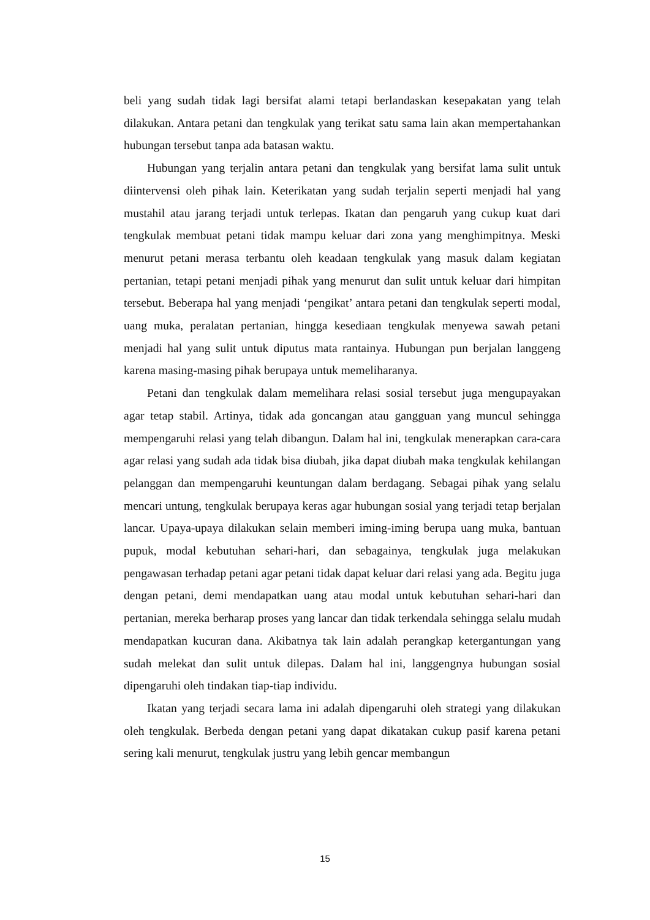beli yang sudah tidak lagi bersifat alami tetapi berlandaskan kesepakatan yang telah dilakukan. Antara petani dan tengkulak yang terikat satu sama lain akan mempertahankan hubungan tersebut tanpa ada batasan waktu.
Hubungan yang terjalin antara petani dan tengkulak yang bersifat lama sulit untuk diintervensi oleh pihak lain. Keterikatan yang sudah terjalin seperti menjadi hal yang mustahil atau jarang terjadi untuk terlepas. Ikatan dan pengaruh yang cukup kuat dari tengkulak membuat petani tidak mampu keluar dari zona yang menghimpitnya. Meski menurut petani merasa terbantu oleh keadaan tengkulak yang masuk dalam kegiatan pertanian, tetapi petani menjadi pihak yang menurut dan sulit untuk keluar dari himpitan tersebut. Beberapa hal yang menjadi ‘pengikat’ antara petani dan tengkulak seperti modal, uang muka, peralatan pertanian, hingga kesediaan tengkulak menyewa sawah petani menjadi hal yang sulit untuk diputus mata rantainya. Hubungan pun berjalan langgeng karena masing-masing pihak berupaya untuk memeliharanya.
Petani dan tengkulak dalam memelihara relasi sosial tersebut juga mengupayakan agar tetap stabil. Artinya, tidak ada goncangan atau gangguan yang muncul sehingga mempengaruhi relasi yang telah dibangun. Dalam hal ini, tengkulak menerapkan cara-cara agar relasi yang sudah ada tidak bisa diubah, jika dapat diubah maka tengkulak kehilangan pelanggan dan mempengaruhi keuntungan dalam berdagang. Sebagai pihak yang selalu mencari untung, tengkulak berupaya keras agar hubungan sosial yang terjadi tetap berjalan lancar. Upaya-upaya dilakukan selain memberi iming-iming berupa uang muka, bantuan pupuk, modal kebutuhan sehari-hari, dan sebagainya, tengkulak juga melakukan pengawasan terhadap petani agar petani tidak dapat keluar dari relasi yang ada. Begitu juga dengan petani, demi mendapatkan uang atau modal untuk kebutuhan sehari-hari dan pertanian, mereka berharap proses yang lancar dan tidak terkendala sehingga selalu mudah mendapatkan kucuran dana. Akibatnya tak lain adalah perangkap ketergantungan yang sudah melekat dan sulit untuk dilepas. Dalam hal ini, langgengnya hubungan sosial dipengaruhi oleh tindakan tiap-tiap individu.
Ikatan yang terjadi secara lama ini adalah dipengaruhi oleh strategi yang dilakukan oleh tengkulak. Berbeda dengan petani yang dapat dikatakan cukup pasif karena petani sering kali menurut, tengkulak justru yang lebih gencar membangun
15